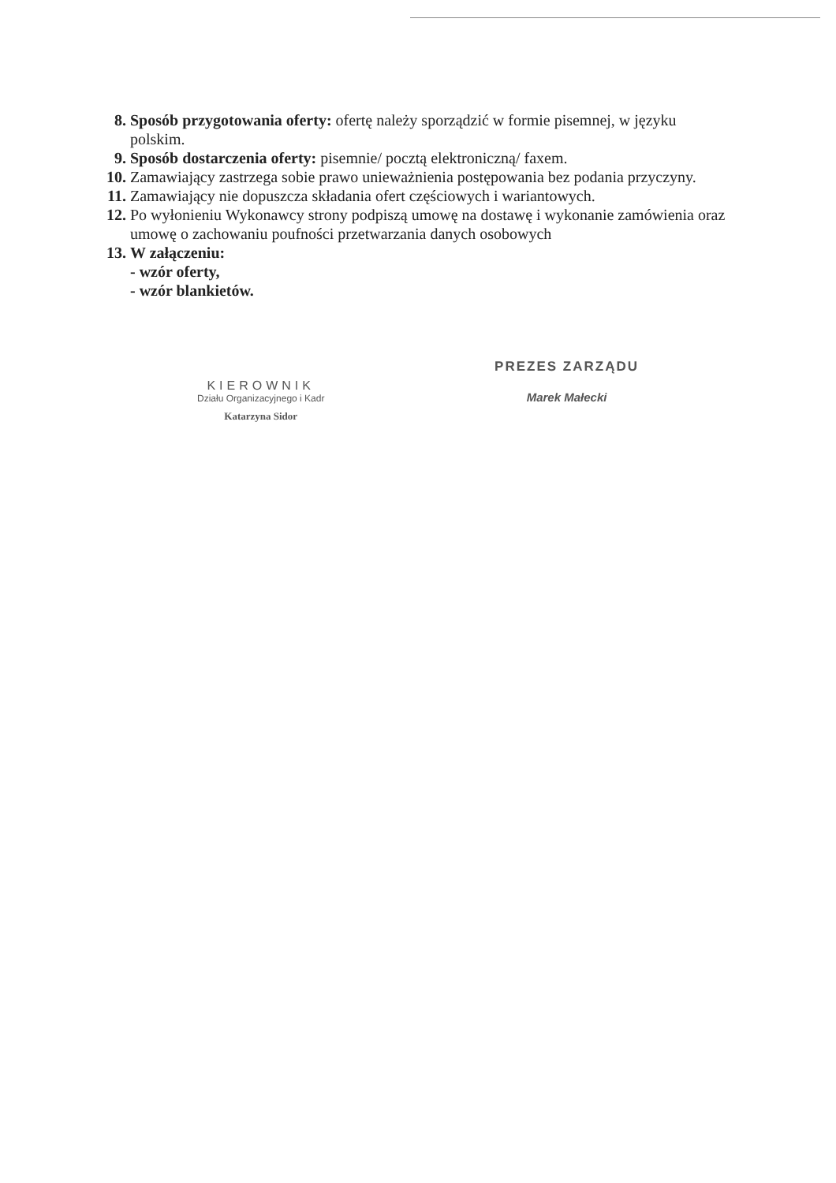8. Sposób przygotowania oferty: ofertę należy sporządzić w formie pisemnej, w języku polskim.
9. Sposób dostarczenia oferty: pisemnie/ pocztą elektroniczną/ faxem.
10. Zamawiający zastrzega sobie prawo unieważnienia postępowania bez podania przyczyny.
11. Zamawiający nie dopuszcza składania ofert częściowych i wariantowych.
12. Po wyłonieniu Wykonawcy strony podpiszą umowę na dostawę i wykonanie zamówienia oraz umowę o zachowaniu poufności przetwarzania danych osobowych
13. W załączeniu:
- wzór oferty,
- wzór blankietów.
KIEROWNIK
Działu Organizacyjnego i Kadr
Katarzyna Sidor
PREZES ZARZĄDU
Marek Małecki